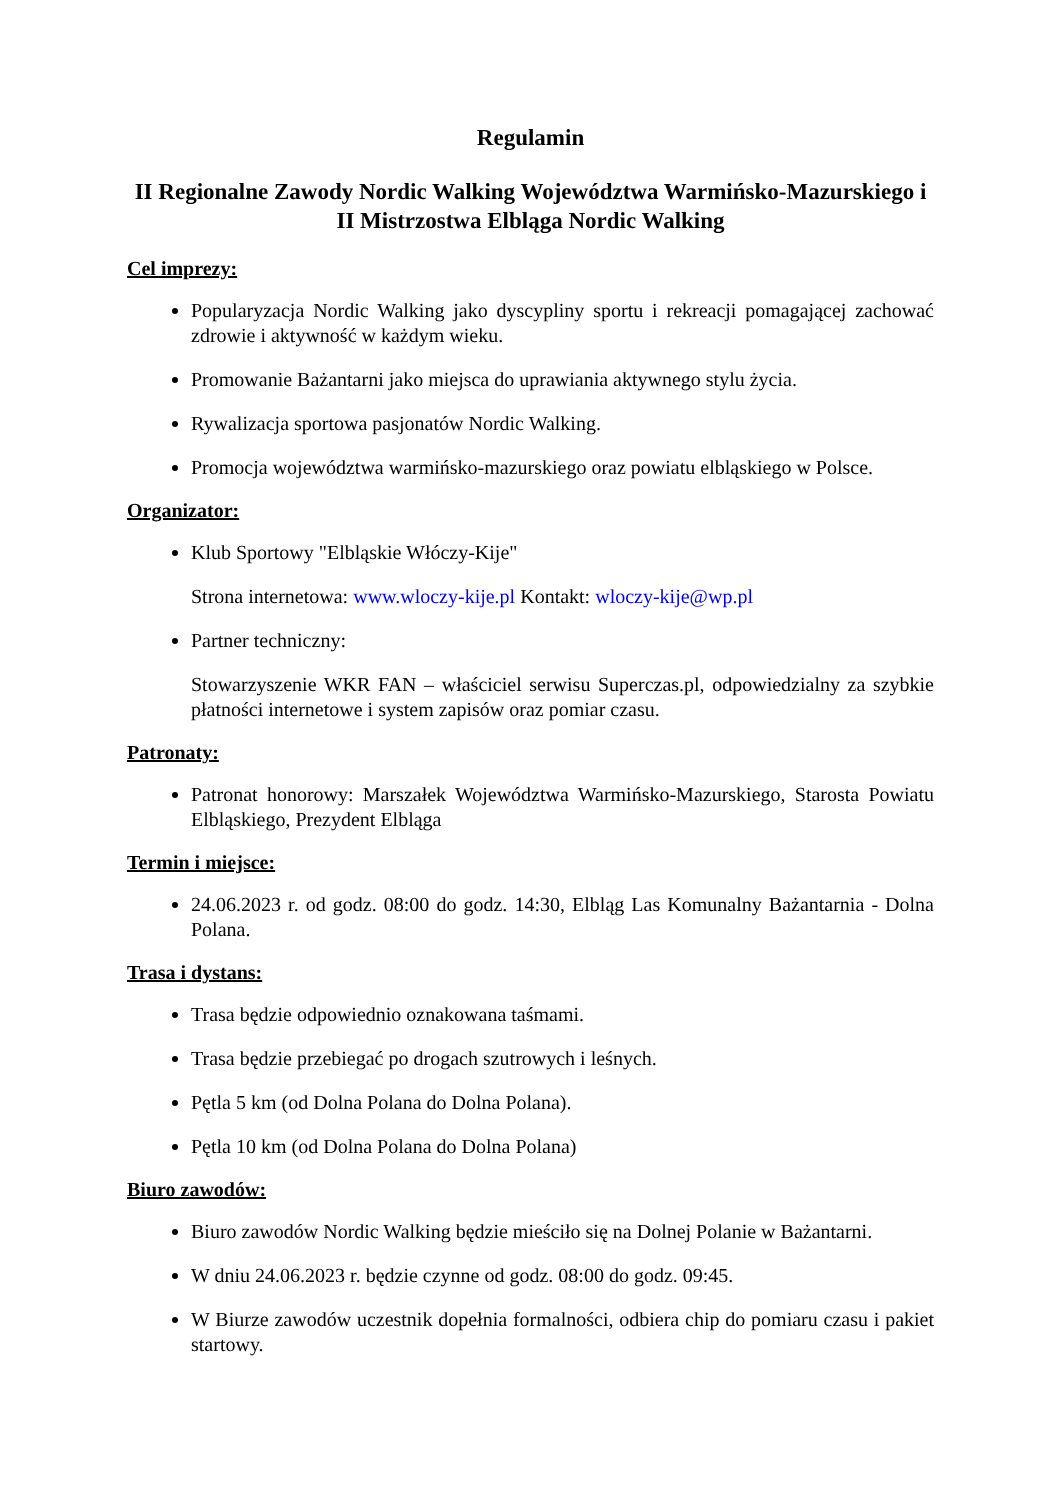Regulamin
II Regionalne Zawody Nordic Walking Województwa Warmińsko-Mazurskiego i II Mistrzostwa Elbląga Nordic Walking
Cel imprezy:
Popularyzacja Nordic Walking jako dyscypliny sportu i rekreacji pomagającej zachować zdrowie i aktywność w każdym wieku.
Promowanie Bażantarni jako miejsca do uprawiania aktywnego stylu życia.
Rywalizacja sportowa pasjonatów Nordic Walking.
Promocja województwa warmińsko-mazurskiego oraz powiatu elbląskiego w Polsce.
Organizator:
Klub Sportowy "Elbląskie Włóczy-Kije"
Strona internetowa: www.wloczy-kije.pl Kontakt: wloczy-kije@wp.pl
Partner techniczny:
Stowarzyszenie WKR FAN – właściciel serwisu Superczas.pl, odpowiedzialny za szybkie płatności internetowe i system zapisów oraz pomiar czasu.
Patronaty:
Patronat honorowy: Marszałek Województwa Warmińsko-Mazurskiego, Starosta Powiatu Elbląskiego, Prezydent Elbląga
Termin i miejsce:
24.06.2023 r. od godz. 08:00 do godz. 14:30, Elbląg Las Komunalny Bażantarnia - Dolna Polana.
Trasa i dystans:
Trasa będzie odpowiednio oznakowana taśmami.
Trasa będzie przebiegać po drogach szutrowych i leśnych.
Pętla 5 km (od Dolna Polana do Dolna Polana).
Pętla 10 km (od Dolna Polana do Dolna Polana)
Biuro zawodów:
Biuro zawodów Nordic Walking będzie mieściło się na Dolnej Polanie w Bażantarni.
W dniu 24.06.2023 r. będzie czynne od godz. 08:00 do godz. 09:45.
W Biurze zawodów uczestnik dopełnia formalności, odbiera chip do pomiaru czasu i pakiet startowy.